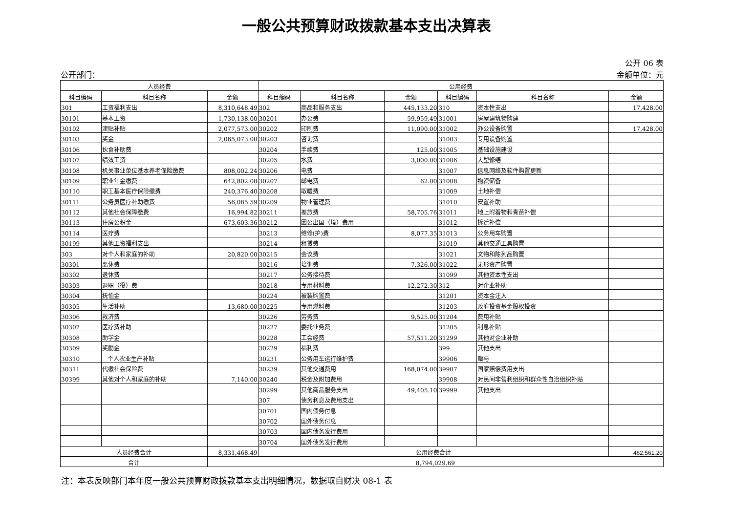一般公共预算财政拨款基本支出决算表
公开 06 表
公开部门： 金额单位：元
| 人员经费 | | | 公用经费 | | | | | |
| --- | --- | --- | --- | --- | --- | --- | --- | --- |
| 科目编码 | 科目名称 | 金额 | 科目编码 | 科目名称 | 金额 | 科目编码 | 科目名称 | 金额 |
| 301 | 工资福利支出 | 8,310,648.49 | 302 | 商品和服务支出 | 445,133.20 | 310 | 资本性支出 | 17,428.00 |
| 30101 | 基本工资 | 1,730,138.00 | 30201 | 办公费 | 59,959.49 | 31001 | 房屋建筑物购建 | |
| 30102 | 津贴补贴 | 2,077,573.00 | 30202 | 印刷费 | 11,090.00 | 31002 | 办公设备购置 | 17,428.00 |
| 30103 | 奖金 | 2,065,073.00 | 30203 | 咨询费 | | 31003 | 专用设备购置 | |
| 30106 | 伙食补助费 | | 30204 | 手续费 | 125.00 | 31005 | 基础设施建设 | |
| 30107 | 绩效工资 | | 30205 | 水费 | 3,000.00 | 31006 | 大型修缮 | |
| 30108 | 机关事业单位基本养老保险缴费 | 808,002.24 | 30206 | 电费 | | 31007 | 信息网络及软件购置更新 | |
| 30109 | 职业年金缴费 | 642,802.08 | 30207 | 邮电费 | 62.00 | 31008 | 物资储备 | |
| 30110 | 职工基本医疗保险缴费 | 240,376.40 | 30208 | 取暖费 | | 31009 | 土地补偿 | |
| 30111 | 公务员医疗补助缴费 | 56,085.59 | 30209 | 物业管理费 | | 31010 | 安置补助 | |
| 30112 | 其他社会保障缴费 | 16,994.82 | 30211 | 差旅费 | 58,705.76 | 31011 | 地上附着物和青苗补偿 | |
| 30113 | 住房公积金 | 673,603.36 | 30212 | 因公出国（境）费用 | | 31012 | 拆迁补偿 | |
| 30114 | 医疗费 | | 30213 | 维修(护)费 | 8,077.35 | 31013 | 公务用车购置 | |
| 30199 | 其他工资福利支出 | | 30214 | 租赁费 | | 31019 | 其他交通工具购置 | |
| 303 | 对个人和家庭的补助 | 20,820.00 | 30215 | 会议费 | | 31021 | 文物和陈列品购置 | |
| 30301 | 离休费 | | 30216 | 培训费 | 7,326.00 | 31022 | 无形资产购置 | |
| 30302 | 退休费 | | 30217 | 公务接待费 | | 31099 | 其他资本性支出 | |
| 30303 | 退职（役）费 | | 30218 | 专用材料费 | 12,272.30 | 312 | 对企业补助 | |
| 30304 | 抚恤金 | | 30224 | 被装购置费 | | 31201 | 资本金注入 | |
| 30305 | 生活补助 | 13,680.00 | 30225 | 专用燃料费 | | 31203 | 政府投资基金股权投资 | |
| 30306 | 救济费 | | 30226 | 劳务费 | 9,525.00 | 31204 | 费用补贴 | |
| 30307 | 医疗费补助 | | 30227 | 委托业务费 | | 31205 | 利息补贴 | |
| 30308 | 助学金 | | 30228 | 工会经费 | 57,511.20 | 31299 | 其他对企业补助 | |
| 30309 | 奖励金 | | 30229 | 福利费 | | 399 | 其他支出 | |
| 30310 | 个人农业生产补贴 | | 30231 | 公务用车运行维护费 | | 39906 | 赠与 | |
| 30311 | 代缴社会保险费 | | 30239 | 其他交通费用 | 168,074.00 | 39907 | 国家赔偿费用支出 | |
| 30399 | 其他对个人和家庭的补助 | 7,140.00 | 30240 | 税金及附加费用 | | 39908 | 对民间非营利组织和群众性自治组织补贴 | |
| | | | 30299 | 其他商品服务支出 | 49,405.10 | 39999 | 其他支出 | |
| | | | 307 | 债务利息及费用支出 | | | | |
| | | | 30701 | 国内债务付息 | | | | |
| | | | 30702 | 国外债务付息 | | | | |
| | | | 30703 | 国内债务发行费用 | | | | |
| | | | 30704 | 国外债务发行费用 | | | | |
| 人员经费合计 | | 8,331,468.49 | 公用经费合计 | | | | | 462,561.20 |
| 合计 | | 8,794,029.69 | | | | | | |
注：本表反映部门本年度一般公共预算财政拨款基本支出明细情况，数据取自财决 08-1 表